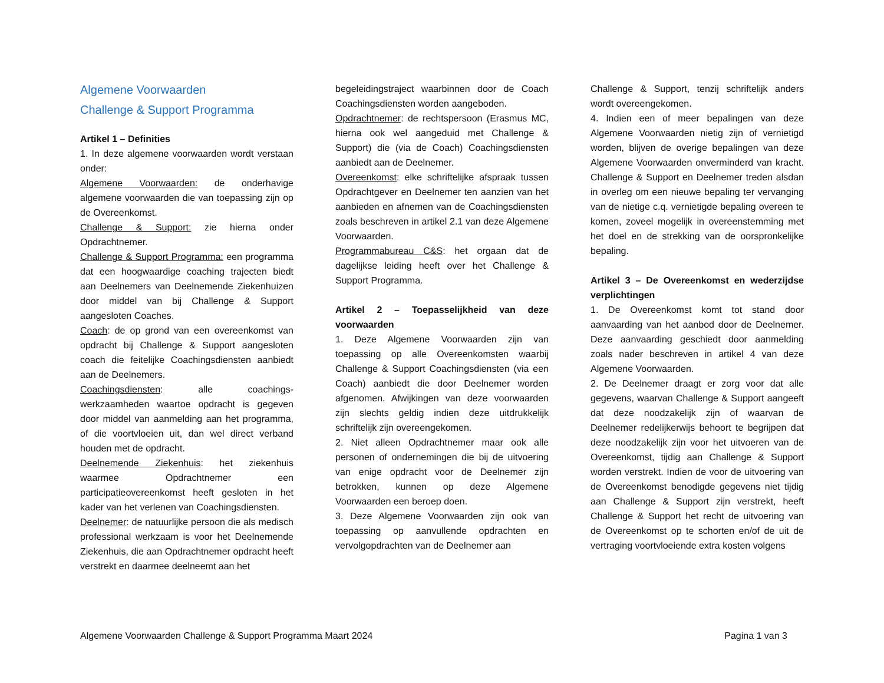Algemene Voorwaarden
Challenge & Support Programma
Artikel 1 – Definities
1. In deze algemene voorwaarden wordt verstaan onder:
Algemene Voorwaarden: de onderhavige algemene voorwaarden die van toepassing zijn op de Overeenkomst.
Challenge & Support: zie hierna onder Opdrachtnemer.
Challenge & Support Programma: een programma dat een hoogwaardige coaching trajecten biedt aan Deelnemers van Deelnemende Ziekenhuizen door middel van bij Challenge & Support aangesloten Coaches.
Coach: de op grond van een overeenkomst van opdracht bij Challenge & Support aangesloten coach die feitelijke Coachingsdiensten aanbiedt aan de Deelnemers.
Coachingsdiensten: alle coachings-werkzaamheden waartoe opdracht is gegeven door middel van aanmelding aan het programma, of die voortvloeien uit, dan wel direct verband houden met de opdracht.
Deelnemende Ziekenhuis: het ziekenhuis waarmee Opdrachtnemer een participatieovereenkomst heeft gesloten in het kader van het verlenen van Coachingsdiensten.
Deelnemer: de natuurlijke persoon die als medisch professional werkzaam is voor het Deelnemende Ziekenhuis, die aan Opdrachtnemer opdracht heeft verstrekt en daarmee deelneemt aan het
begeleidingstraject waarbinnen door de Coach Coachingsdiensten worden aangeboden.
Opdrachtnemer: de rechtspersoon (Erasmus MC, hierna ook wel aangeduid met Challenge & Support) die (via de Coach) Coachingsdiensten aanbiedt aan de Deelnemer.
Overeenkomst: elke schriftelijke afspraak tussen Opdrachtgever en Deelnemer ten aanzien van het aanbieden en afnemen van de Coachingsdiensten zoals beschreven in artikel 2.1 van deze Algemene Voorwaarden.
Programmabureau C&S: het orgaan dat de dagelijkse leiding heeft over het Challenge & Support Programma.
Artikel 2 – Toepasselijkheid van deze voorwaarden
1. Deze Algemene Voorwaarden zijn van toepassing op alle Overeenkomsten waarbij Challenge & Support Coachingsdiensten (via een Coach) aanbiedt die door Deelnemer worden afgenomen. Afwijkingen van deze voorwaarden zijn slechts geldig indien deze uitdrukkelijk schriftelijk zijn overeengekomen.
2. Niet alleen Opdrachtnemer maar ook alle personen of ondernemingen die bij de uitvoering van enige opdracht voor de Deelnemer zijn betrokken, kunnen op deze Algemene Voorwaarden een beroep doen.
3. Deze Algemene Voorwaarden zijn ook van toepassing op aanvullende opdrachten en vervolgopdrachten van de Deelnemer aan
Challenge & Support, tenzij schriftelijk anders wordt overeengekomen.
4. Indien een of meer bepalingen van deze Algemene Voorwaarden nietig zijn of vernietigd worden, blijven de overige bepalingen van deze Algemene Voorwaarden onverminderd van kracht. Challenge & Support en Deelnemer treden alsdan in overleg om een nieuwe bepaling ter vervanging van de nietige c.q. vernietigde bepaling overeen te komen, zoveel mogelijk in overeenstemming met het doel en de strekking van de oorspronkelijke bepaling.
Artikel 3 – De Overeenkomst en wederzijdse verplichtingen
1. De Overeenkomst komt tot stand door aanvaarding van het aanbod door de Deelnemer. Deze aanvaarding geschiedt door aanmelding zoals nader beschreven in artikel 4 van deze Algemene Voorwaarden.
2. De Deelnemer draagt er zorg voor dat alle gegevens, waarvan Challenge & Support aangeeft dat deze noodzakelijk zijn of waarvan de Deelnemer redelijkerwijs behoort te begrijpen dat deze noodzakelijk zijn voor het uitvoeren van de Overeenkomst, tijdig aan Challenge & Support worden verstrekt. Indien de voor de uitvoering van de Overeenkomst benodigde gegevens niet tijdig aan Challenge & Support zijn verstrekt, heeft Challenge & Support het recht de uitvoering van de Overeenkomst op te schorten en/of de uit de vertraging voortvloeiende extra kosten volgens
Algemene Voorwaarden Challenge & Support Programma Maart 2024 Pagina 1 van 3